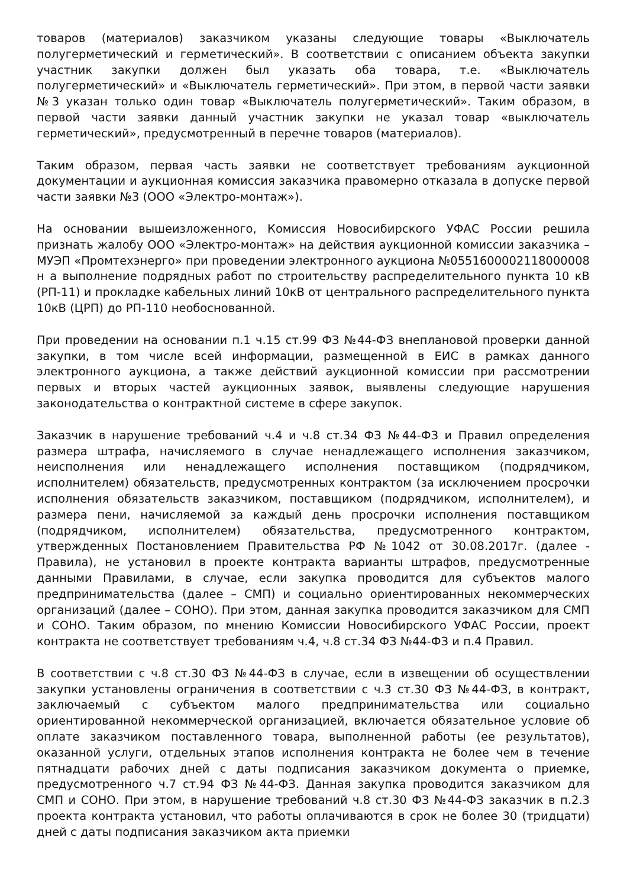товаров (материалов) заказчиком указаны следующие товары «Выключатель полугерметический и герметический». В соответствии с описанием объекта закупки участник закупки должен был указать оба товара, т.е. «Выключатель полугерметический» и «Выключатель герметический». При этом, в первой части заявки №3 указан только один товар «Выключатель полугерметический». Таким образом, в первой части заявки данный участник закупки не указал товар «выключатель герметический», предусмотренный в перечне товаров (материалов).
Таким образом, первая часть заявки не соответствует требованиям аукционной документации и аукционная комиссия заказчика правомерно отказала в допуске первой части заявки №3 (ООО «Электро-монтаж»).
На основании вышеизложенного, Комиссия Новосибирского УФАС России решила признать жалобу ООО «Электро-монтаж» на действия аукционной комиссии заказчика – МУЭП «Промтехэнерго» при проведении электронного аукциона №0551600002118000008 н а выполнение подрядных работ по строительству распределительного пункта 10 кВ (РП-11) и прокладке кабельных линий 10кВ от центрального распределительного пункта 10кВ (ЦРП) до РП-110 необоснованной.
При проведении на основании п.1 ч.15 ст.99 ФЗ №44-ФЗ внеплановой проверки данной закупки, в том числе всей информации, размещенной в ЕИС в рамках данного электронного аукциона, а также действий аукционной комиссии при рассмотрении первых и вторых частей аукционных заявок, выявлены следующие нарушения законодательства о контрактной системе в сфере закупок.
Заказчик в нарушение требований ч.4 и ч.8 ст.34 ФЗ №44-ФЗ и Правил определения размера штрафа, начисляемого в случае ненадлежащего исполнения заказчиком, неисполнения или ненадлежащего исполнения поставщиком (подрядчиком, исполнителем) обязательств, предусмотренных контрактом (за исключением просрочки исполнения обязательств заказчиком, поставщиком (подрядчиком, исполнителем), и размера пени, начисляемой за каждый день просрочки исполнения поставщиком (подрядчиком, исполнителем) обязательства, предусмотренного контрактом, утвержденных Постановлением Правительства РФ №1042 от 30.08.2017г. (далее - Правила), не установил в проекте контракта варианты штрафов, предусмотренные данными Правилами, в случае, если закупка проводится для субъектов малого предпринимательства (далее – СМП) и социально ориентированных некоммерческих организаций (далее – СОНО). При этом, данная закупка проводится заказчиком для СМП и СОНО. Таким образом, по мнению Комиссии Новосибирского УФАС России, проект контракта не соответствует требованиям ч.4, ч.8 ст.34 ФЗ №44-ФЗ и п.4 Правил.
В соответствии с ч.8 ст.30 ФЗ №44-ФЗ в случае, если в извещении об осуществлении закупки установлены ограничения в соответствии с ч.3 ст.30 ФЗ №44-ФЗ, в контракт, заключаемый с субъектом малого предпринимательства или социально ориентированной некоммерческой организацией, включается обязательное условие об оплате заказчиком поставленного товара, выполненной работы (ее результатов), оказанной услуги, отдельных этапов исполнения контракта не более чем в течение пятнадцати рабочих дней с даты подписания заказчиком документа о приемке, предусмотренного ч.7 ст.94 ФЗ №44-ФЗ. Данная закупка проводится заказчиком для СМП и СОНО. При этом, в нарушение требований ч.8 ст.30 ФЗ №44-ФЗ заказчик в п.2.3 проекта контракта установил, что работы оплачиваются в срок не более 30 (тридцати) дней с даты подписания заказчиком акта приемки